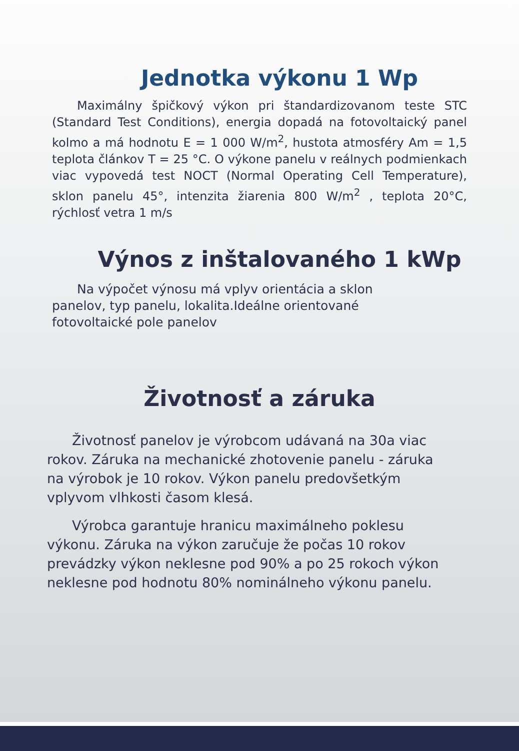Jednotka výkonu 1 Wp
Maximálny špičkový výkon pri štandardizovanom teste STC (Standard Test Conditions), energia dopadá na fotovoltaický panel kolmo a má hodnotu E = 1 000 W/m<sup>2</sup>, hustota atmosféry Am = 1,5 teplota článkov T = 25 °C. O výkone panelu v reálnych podmienkach viac vypovedá test NOCT (Normal Operating Cell Temperature), sklon panelu 45°, intenzita žiarenia 800 W/m<sup>2</sup> , teplota 20°C, rýchlosť vetra 1 m/s
Výnos z inštalovaného 1 kWp
Na výpočet výnosu má vplyv orientácia a sklon panelov, typ panelu, lokalita.Ideálne orientované fotovoltaické pole panelov
Životnosť a záruka
Životnosť panelov je výrobcom udávaná na 30a viac rokov. Záruka na mechanické zhotovenie panelu - záruka na výrobok je 10 rokov. Výkon panelu predovšetkým vplyvom vlhkosti časom klesá.
Výrobca garantuje hranicu maximálneho poklesu výkonu. Záruka na výkon zaručuje že počas 10 rokov prevádzky výkon neklesne pod 90% a po 25 rokoch výkon neklesne pod hodnotu 80% nominálneho výkonu panelu.